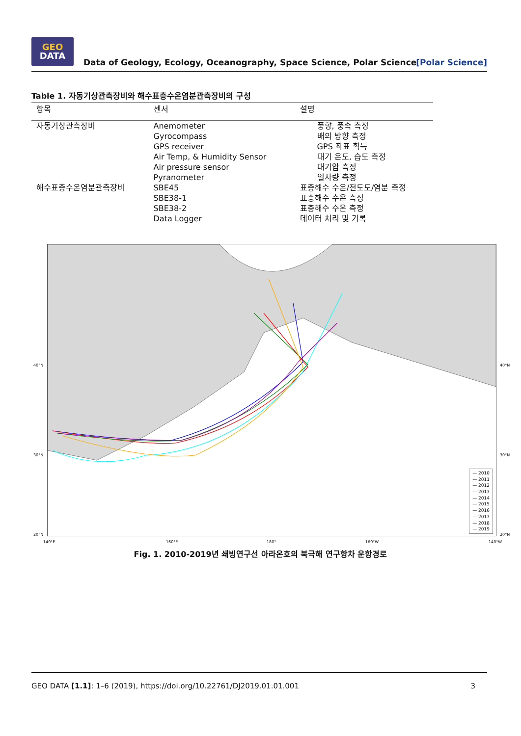GEO
DATA
Data of Geology, Ecology, Oceanography, Space Science, Polar Science
[Polar Science]
Table 1. 자동기상관측장비와 해수표층수온염분관측장비의 구성
| 항목 | 센서 | 설명 |
| --- | --- | --- |
| 자동기상관측장비 | Anemometer Gyrocompass GPS receiver Air Temp, & Humidity Sensor Air pressure sensor Pyranometer | 풍향, 풍속 측정 배의 방향 측정 GPS 좌표 획득 대기 온도, 습도 측정 대기압 측정 일사량 측정 |
| 해수표층수온염분관측장비 | SBE45 SBE38-1 SBE38-2 Data Logger | 표층해수 수온/전도도/염분 측정 표층해수 수온 측정 표층해수 수온 측정 데이터 처리 및 기록 |
— 2010
— 2011
— 2012
— 2013
— 2014
— 2015
— 2016
— 2017
— 2018
— 2019
40°N
30°N
20°N
40°N
30°N
20°N
140°E 160°E 180° 160°W 140°W
Fig. 1. 2010-2019년 쇄빙연구선 아라온호의 북극해 연구항차 운항경로
GEO DATA [1.1]: 1–6 (2019), https://doi.org/10.22761/DJ2019.01.01.001 3